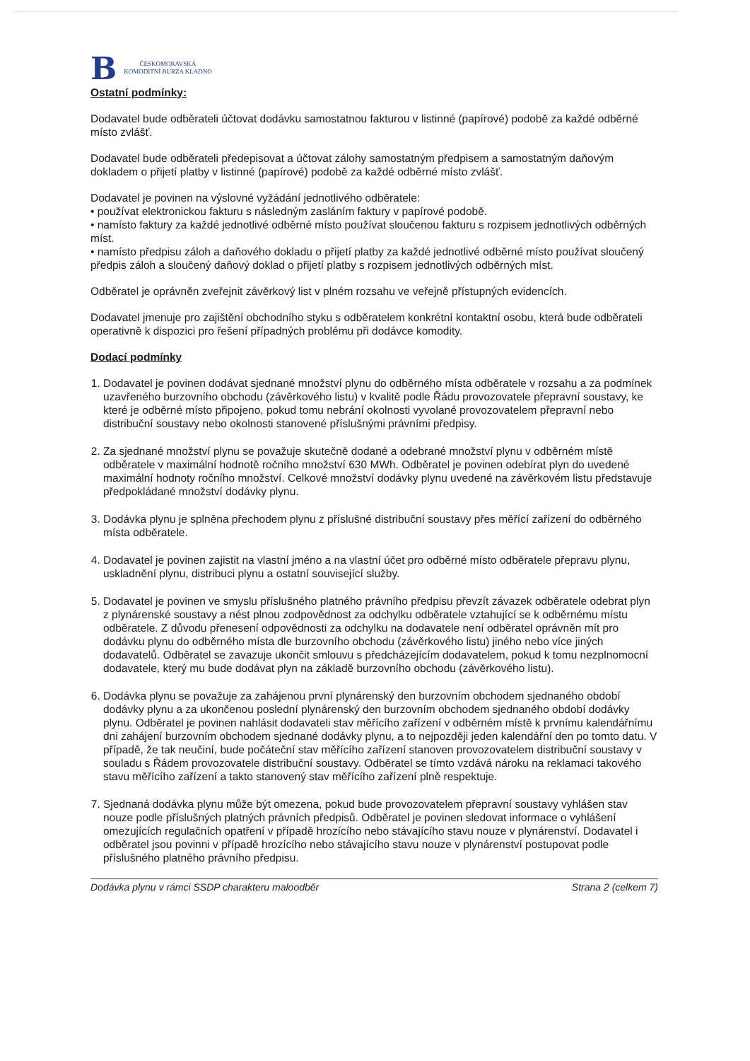B
ČESKOMORAVSKÁ
KOMODITNÍ BURZA KLADNO
Ostatní podmínky:
Dodavatel bude odběrateli účtovat dodávku samostatnou fakturou v listinné (papírové) podobě za každé odběrné místo zvlášť.
Dodavatel bude odběrateli předepisovat a účtovat zálohy samostatným předpisem a samostatným daňovým dokladem o přijetí platby v listinné (papírové) podobě za každé odběrné místo zvlášť.
Dodavatel je povinen na výslovné vyžádání jednotlivého odběratele:
• používat elektronickou fakturu s následným zasláním faktury v papírové podobě.
• namísto faktury za každé jednotlivé odběrné místo používat sloučenou fakturu s rozpisem jednotlivých odběrných míst.
• namísto předpisu záloh a daňového dokladu o přijetí platby za každé jednotlivé odběrné místo používat sloučený předpis záloh a sloučený daňový doklad o přijetí platby s rozpisem jednotlivých odběrných míst.
Odběratel je oprávněn zveřejnit závěrkový list v plném rozsahu ve veřejně přístupných evidencích.
Dodavatel jmenuje pro zajištění obchodního styku s odběratelem konkrétní kontaktní osobu, která bude odběrateli operativně k dispozici pro řešení případných problému při dodávce komodity.
Dodací podmínky
1. Dodavatel je povinen dodávat sjednané množství plynu do odběrného místa odběratele v rozsahu a za podmínek uzavřeného burzovního obchodu (závěrkového listu) v kvalitě podle Řádu provozovatele přepravní soustavy, ke které je odběrné místo připojeno, pokud tomu nebrání okolnosti vyvolané provozovatelem přepravní nebo distribuční soustavy nebo okolnosti stanovené příslušnými právními předpisy.
2. Za sjednané množství plynu se považuje skutečně dodané a odebrané množství plynu v odběrném místě odběratele v maximální hodnotě ročního množství 630 MWh. Odběratel je povinen odebírat plyn do uvedené maximální hodnoty ročního množství. Celkové množství dodávky plynu uvedené na závěrkovém listu představuje předpokládané množství dodávky plynu.
3. Dodávka plynu je splněna přechodem plynu z příslušné distribuční soustavy přes měřící zařízení do odběrného místa odběratele.
4. Dodavatel je povinen zajistit na vlastní jméno a na vlastní účet pro odběrné místo odběratele přepravu plynu, uskladnění plynu, distribuci plynu a ostatní související služby.
5. Dodavatel je povinen ve smyslu příslušného platného právního předpisu převzít závazek odběratele odebrat plyn z plynárenské soustavy a nést plnou zodpovědnost za odchylku odběratele vztahující se k odběrnému místu odběratele. Z důvodu přenesení odpovědnosti za odchylku na dodavatele není odběratel oprávněn mít pro dodávku plynu do odběrného místa dle burzovního obchodu (závěrkového listu) jiného nebo více jiných dodavatelů. Odběratel se zavazuje ukončit smlouvu s předcházejícím dodavatelem, pokud k tomu nezplnomocní dodavatele, který mu bude dodávat plyn na základě burzovního obchodu (závěrkového listu).
6. Dodávka plynu se považuje za zahájenou první plynárenský den burzovním obchodem sjednaného období dodávky plynu a za ukončenou poslední plynárenský den burzovním obchodem sjednaného období dodávky plynu. Odběratel je povinen nahlásit dodavateli stav měřícího zařízení v odběrném místě k prvnímu kalendářnímu dni zahájení burzovním obchodem sjednané dodávky plynu, a to nejpozději jeden kalendářní den po tomto datu. V případě, že tak neučiní, bude počáteční stav měřícího zařízení stanoven provozovatelem distribuční soustavy v souladu s Řádem provozovatele distribuční soustavy. Odběratel se tímto vzdává nároku na reklamaci takového stavu měřícího zařízení a takto stanovený stav měřícího zařízení plně respektuje.
7. Sjednaná dodávka plynu může být omezena, pokud bude provozovatelem přepravní soustavy vyhlášen stav nouze podle příslušných platných právních předpisů. Odběratel je povinen sledovat informace o vyhlášení omezujících regulačních opatření v případě hrozícího nebo stávajícího stavu nouze v plynárenství. Dodavatel i odběratel jsou povinni v případě hrozícího nebo stávajícího stavu nouze v plynárenství postupovat podle příslušného platného právního předpisu.
Dodávka plynu v rámci SSDP charakteru maloodběr Strana 2 (celkem 7)